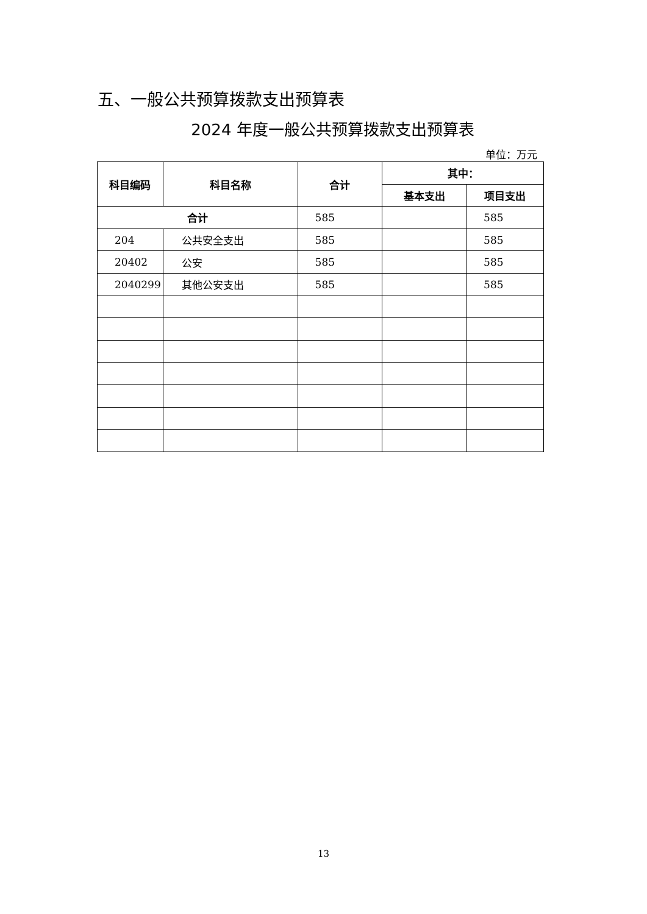五、一般公共预算拨款支出预算表
2024 年度一般公共预算拨款支出预算表
单位：万元
| 科目编码 | 科目名称 | 合计 | 其中： | |
| --- | --- | --- | --- | --- |
| | | | 基本支出 | 项目支出 |
| 合计 | | 585 | | 585 |
| 204 | 公共安全支出 | 585 | | 585 |
| 20402 | 公安 | 585 | | 585 |
| 2040299 | 其他公安支出 | 585 | | 585 |
13